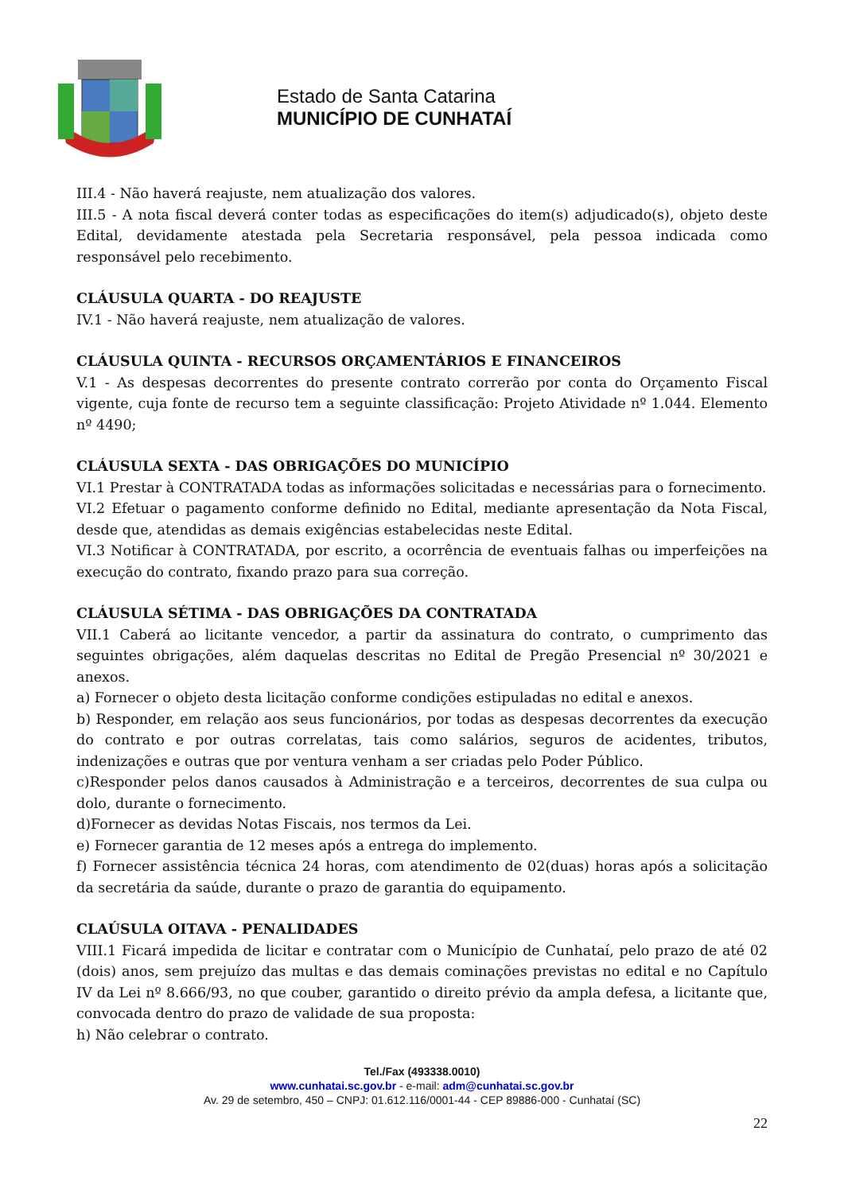Estado de Santa Catarina
MUNICÍPIO DE CUNHATAÍ
III.4 - Não haverá reajuste, nem atualização dos valores.
III.5 - A nota fiscal deverá conter todas as especificações do item(s) adjudicado(s), objeto deste Edital, devidamente atestada pela Secretaria responsável, pela pessoa indicada como responsável pelo recebimento.
CLÁUSULA QUARTA - DO REAJUSTE
IV.1 - Não haverá reajuste, nem atualização de valores.
CLÁUSULA QUINTA - RECURSOS ORÇAMENTÁRIOS E FINANCEIROS
V.1 - As despesas decorrentes do presente contrato correrão por conta do Orçamento Fiscal vigente, cuja fonte de recurso tem a seguinte classificação: Projeto Atividade nº 1.044. Elemento nº 4490;
CLÁUSULA SEXTA - DAS OBRIGAÇÕES DO MUNICÍPIO
VI.1 Prestar à CONTRATADA todas as informações solicitadas e necessárias para o fornecimento.
VI.2 Efetuar o pagamento conforme definido no Edital, mediante apresentação da Nota Fiscal, desde que, atendidas as demais exigências estabelecidas neste Edital.
VI.3 Notificar à CONTRATADA, por escrito, a ocorrência de eventuais falhas ou imperfeições na execução do contrato, fixando prazo para sua correção.
CLÁUSULA SÉTIMA - DAS OBRIGAÇÕES DA CONTRATADA
VII.1 Caberá ao licitante vencedor, a partir da assinatura do contrato, o cumprimento das seguintes obrigações, além daquelas descritas no Edital de Pregão Presencial nº 30/2021 e anexos.
a) Fornecer o objeto desta licitação conforme condições estipuladas no edital e anexos.
b) Responder, em relação aos seus funcionários, por todas as despesas decorrentes da execução do contrato e por outras correlatas, tais como salários, seguros de acidentes, tributos, indenizações e outras que por ventura venham a ser criadas pelo Poder Público.
c)Responder pelos danos causados à Administração e a terceiros, decorrentes de sua culpa ou dolo, durante o fornecimento.
d)Fornecer as devidas Notas Fiscais, nos termos da Lei.
e) Fornecer garantia de 12 meses após a entrega do implemento.
f) Fornecer assistência técnica 24 horas, com atendimento de 02(duas) horas após a solicitação da secretária da saúde, durante o prazo de garantia do equipamento.
CLAÚSULA OITAVA - PENALIDADES
VIII.1 Ficará impedida de licitar e contratar com o Município de Cunhataí, pelo prazo de até 02 (dois) anos, sem prejuízo das multas e das demais cominações previstas no edital e no Capítulo IV da Lei nº 8.666/93, no que couber, garantido o direito prévio da ampla defesa, a licitante que, convocada dentro do prazo de validade de sua proposta:
h) Não celebrar o contrato.
Tel./Fax (493338.0010)
www.cunhatai.sc.gov.br - e-mail: adm@cunhatai.sc.gov.br
Av. 29 de setembro, 450 – CNPJ: 01.612.116/0001-44 - CEP 89886-000 - Cunhataí (SC)
22